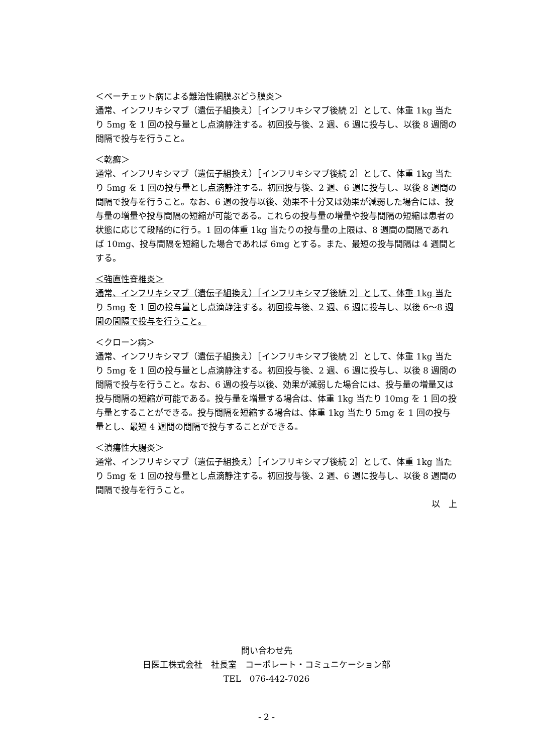＜ベーチェット病による難治性網膜ぶどう膜炎＞
通常、インフリキシマブ（遺伝子組換え）［インフリキシマブ後続 2］として、体重 1kg 当たり 5mg を 1 回の投与量とし点滴静注する。初回投与後、2 週、6 週に投与し、以後 8 週間の間隔で投与を行うこと。
＜乾癬＞
通常、インフリキシマブ（遺伝子組換え）［インフリキシマブ後続 2］として、体重 1kg 当たり 5mg を 1 回の投与量とし点滴静注する。初回投与後、2 週、6 週に投与し、以後 8 週間の間隔で投与を行うこと。なお、6 週の投与以後、効果不十分又は効果が減弱した場合には、投与量の増量や投与間隔の短縮が可能である。これらの投与量の増量や投与間隔の短縮は患者の状態に応じて段階的に行う。1 回の体重 1kg 当たりの投与量の上限は、8 週間の間隔であれば 10mg、投与間隔を短縮した場合であれば 6mg とする。また、最短の投与間隔は 4 週間とする。
＜強直性脊椎炎＞
通常、インフリキシマブ（遺伝子組換え）［インフリキシマブ後続 2］として、体重 1kg 当たり 5mg を 1 回の投与量とし点滴静注する。初回投与後、2 週、6 週に投与し、以後 6～8 週間の間隔で投与を行うこと。
＜クローン病＞
通常、インフリキシマブ（遺伝子組換え）［インフリキシマブ後続 2］として、体重 1kg 当たり 5mg を 1 回の投与量とし点滴静注する。初回投与後、2 週、6 週に投与し、以後 8 週間の間隔で投与を行うこと。なお、6 週の投与以後、効果が減弱した場合には、投与量の増量又は投与間隔の短縮が可能である。投与量を増量する場合は、体重 1kg 当たり 10mg を 1 回の投与量とすることができる。投与間隔を短縮する場合は、体重 1kg 当たり 5mg を 1 回の投与量とし、最短 4 週間の間隔で投与することができる。
＜潰瘍性大腸炎＞
通常、インフリキシマブ（遺伝子組換え）［インフリキシマブ後続 2］として、体重 1kg 当たり 5mg を 1 回の投与量とし点滴静注する。初回投与後、2 週、6 週に投与し、以後 8 週間の間隔で投与を行うこと。
以　上
問い合わせ先
日医工株式会社　社長室　コーポレート・コミュニケーション部
TEL　076-442-7026
- 2 -